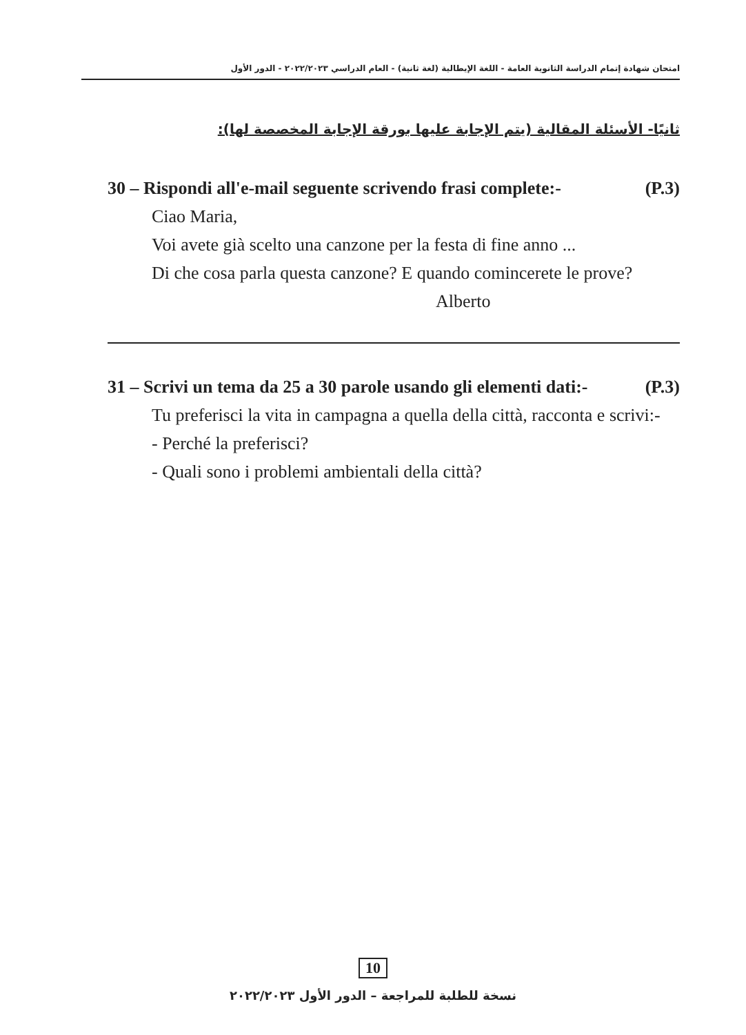امتحان شهادة إتمام الدراسة الثانوية العامة - اللغة الإيطالية (لغة ثانية) - العام الدراسي ٢٠٢٢/٢٠٢٣ - الدور الأول
ثانيًا- الأسئلة المقالية (يتم الإجابة عليها بورقة الإجابة المخصصة لها):
30 – Rispondi all'e-mail seguente scrivendo frasi complete:- (P.3)
Ciao Maria,
Voi avete già scelto una canzone per la festa di fine anno ...
Di che cosa parla questa canzone? E quando comincerete le prove?
Alberto
31 – Scrivi un tema da 25 a 30 parole usando gli elementi dati:- (P.3)
Tu preferisci la vita in campagna a quella della città, racconta e scrivi:-
- Perché la preferisci?
- Quali sono i problemi ambientali della città?
10
نسخة للطلبة للمراجعة – الدور الأول ٢٠٢٢/٢٠٢٣